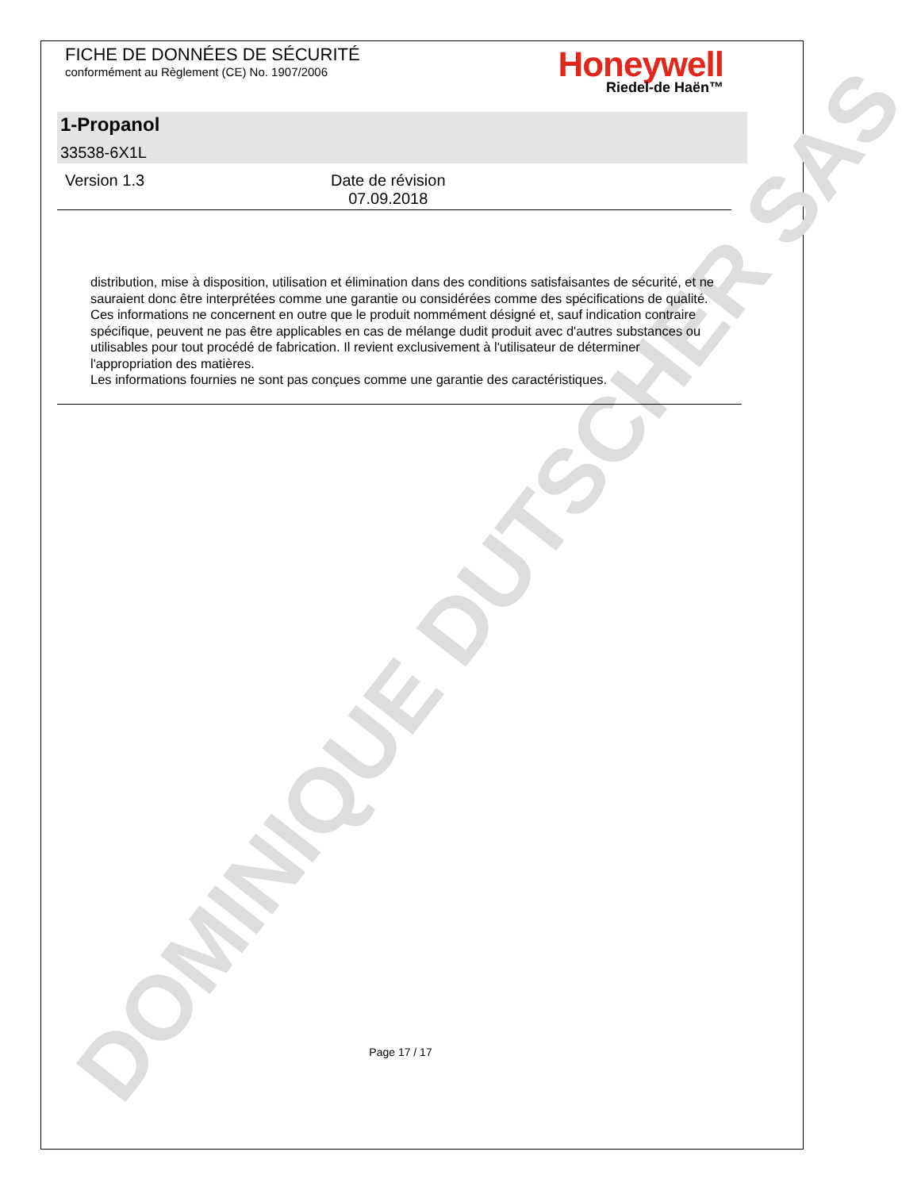DOMINIQUE DUTSCHER SAS
FICHE DE DONNÉES DE SÉCURITÉ
conformément au Règlement (CE) No. 1907/2006
Honeywell
Riedel-de Haën™
1-Propanol
33538-6X1L
Version 1.3 Date de révision
07.09.2018
distribution, mise à disposition, utilisation et élimination dans des conditions satisfaisantes de sécurité, et ne sauraient donc être interprétées comme une garantie ou considérées comme des spécifications de qualité. Ces informations ne concernent en outre que le produit nommément désigné et, sauf indication contraire spécifique, peuvent ne pas être applicables en cas de mélange dudit produit avec d'autres substances ou utilisables pour tout procédé de fabrication. Il revient exclusivement à l'utilisateur de déterminer l'appropriation des matières.
Les informations fournies ne sont pas conçues comme une garantie des caractéristiques.
Page 17 / 17